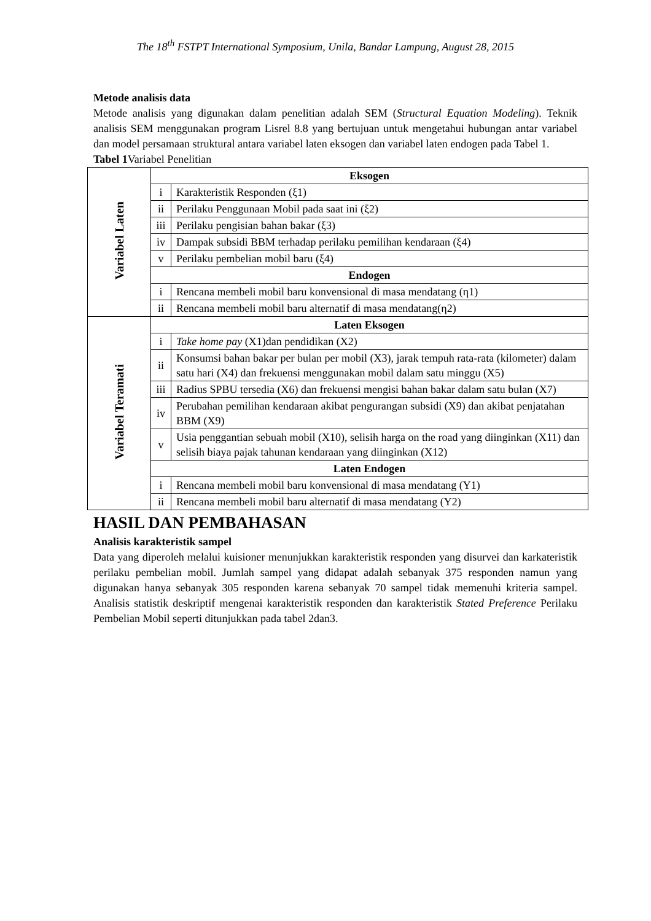The 18<sup>th</sup> FSTPT International Symposium, Unila, Bandar Lampung, August 28, 2015
Metode analisis data
Metode analisis yang digunakan dalam penelitian adalah SEM (Structural Equation Modeling). Teknik analisis SEM menggunakan program Lisrel 8.8 yang bertujuan untuk mengetahui hubungan antar variabel dan model persamaan struktural antara variabel laten eksogen dan variabel laten endogen pada Tabel 1.
Tabel 1 Variabel Penelitian
| Variabel Laten | Eksogen | |
| | i | Karakteristik Responden (ξ1) |
| | ii | Perilaku Penggunaan Mobil pada saat ini (ξ2) |
| | iii | Perilaku pengisian bahan bakar (ξ3) |
| | iv | Dampak subsidi BBM terhadap perilaku pemilihan kendaraan (ξ4) |
| | v | Perilaku pembelian mobil baru (ξ4) |
| | Endogen | |
| | i | Rencana membeli mobil baru konvensional di masa mendatang (η1) |
| | ii | Rencana membeli mobil baru alternatif di masa mendatang(η2) |
| Variabel Teramati | Laten Eksogen | |
| | i | Take home pay (X1)dan pendidikan (X2) |
| | ii | Konsumsi bahan bakar per bulan per mobil (X3), jarak tempuh rata-rata (kilometer) dalam satu hari (X4) dan frekuensi menggunakan mobil dalam satu minggu (X5) |
| | iii | Radius SPBU tersedia (X6) dan frekuensi mengisi bahan bakar dalam satu bulan (X7) |
| | iv | Perubahan pemilihan kendaraan akibat pengurangan subsidi (X9) dan akibat penjatahan BBM (X9) |
| | v | Usia penggantian sebuah mobil (X10), selisih harga on the road yang diinginkan (X11) dan selisih biaya pajak tahunan kendaraan yang diinginkan (X12) |
| | Laten Endogen | |
| | i | Rencana membeli mobil baru konvensional di masa mendatang (Y1) |
| | ii | Rencana membeli mobil baru alternatif di masa mendatang (Y2) |
HASIL DAN PEMBAHASAN
Analisis karakteristik sampel
Data yang diperoleh melalui kuisioner menunjukkan karakteristik responden yang disurvei dan karkateristik perilaku pembelian mobil. Jumlah sampel yang didapat adalah sebanyak 375 responden namun yang digunakan hanya sebanyak 305 responden karena sebanyak 70 sampel tidak memenuhi kriteria sampel. Analisis statistik deskriptif mengenai karakteristik responden dan karakteristik Stated Preference Perilaku Pembelian Mobil seperti ditunjukkan pada tabel 2dan3.